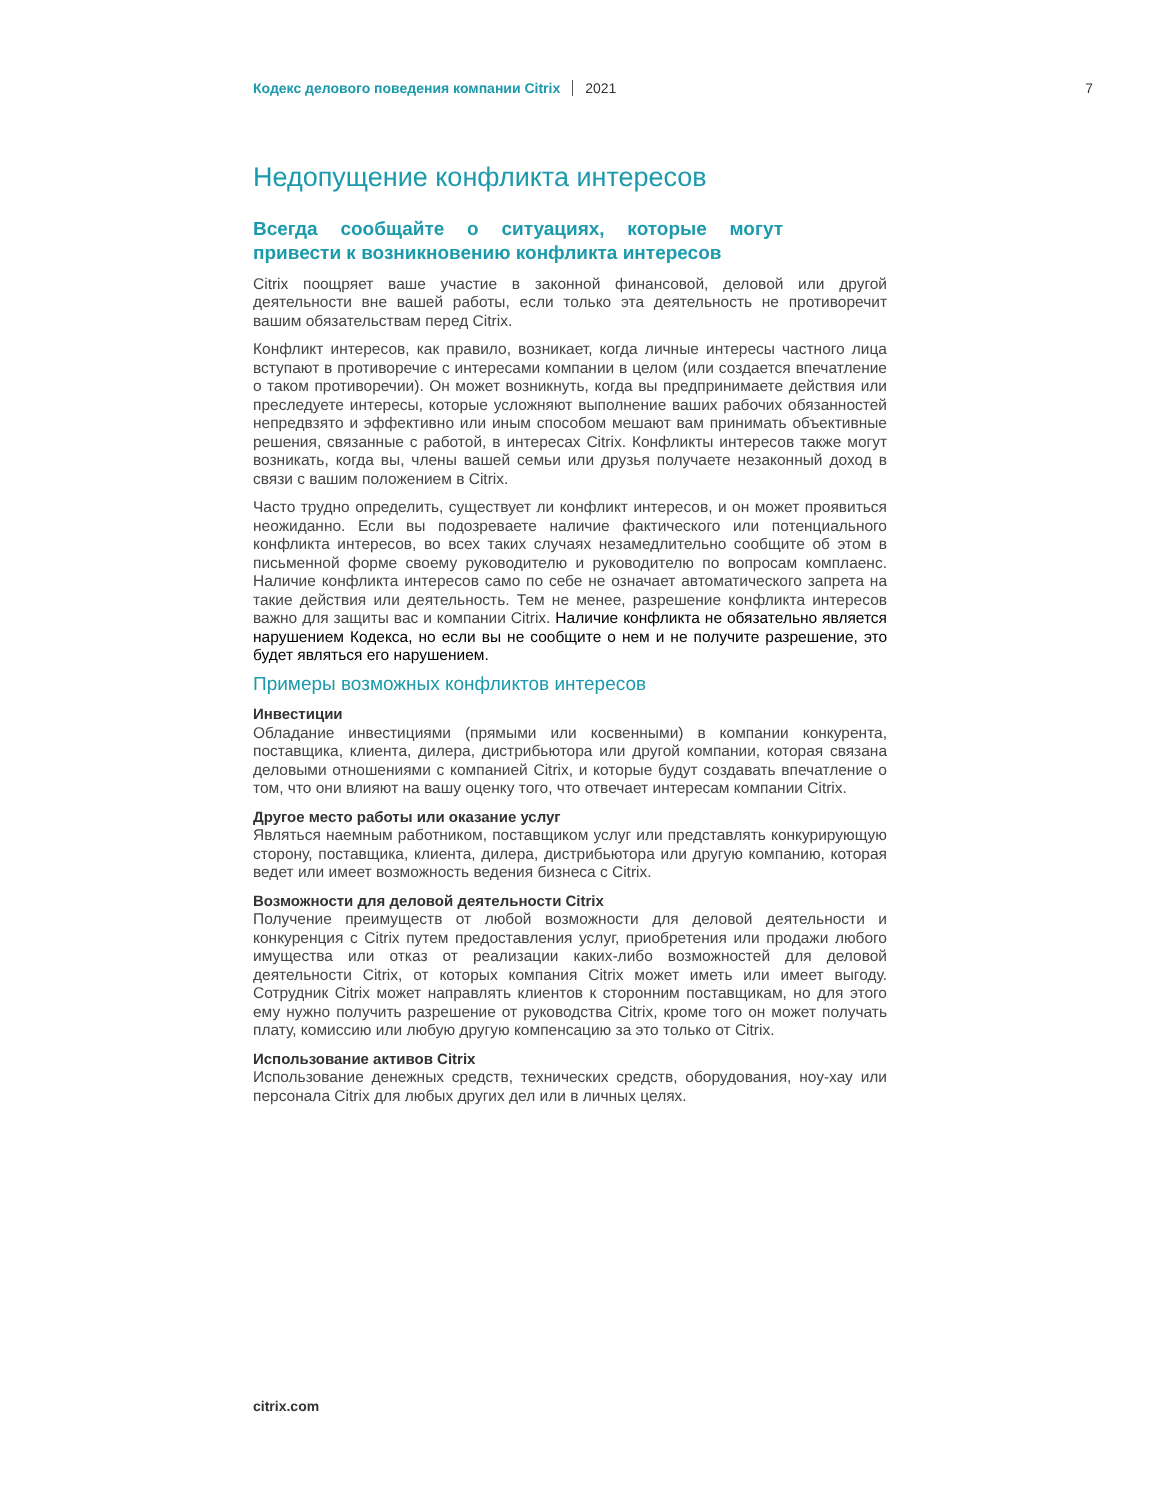Кодекс делового поведения компании Citrix 2021 7
Недопущение конфликта интересов
Всегда сообщайте о ситуациях, которые могут привести к возникновению конфликта интересов
Citrix поощряет ваше участие в законной финансовой, деловой или другой деятельности вне вашей работы, если только эта деятельность не противоречит вашим обязательствам перед Citrix.
Конфликт интересов, как правило, возникает, когда личные интересы частного лица вступают в противоречие с интересами компании в целом (или создается впечатление о таком противоречии). Он может возникнуть, когда вы предпринимаете действия или преследуете интересы, которые усложняют выполнение ваших рабочих обязанностей непредвзято и эффективно или иным способом мешают вам принимать объективные решения, связанные с работой, в интересах Citrix. Конфликты интересов также могут возникать, когда вы, члены вашей семьи или друзья получаете незаконный доход в связи с вашим положением в Citrix.
Часто трудно определить, существует ли конфликт интересов, и он может проявиться неожиданно. Если вы подозреваете наличие фактического или потенциального конфликта интересов, во всех таких случаях незамедлительно сообщите об этом в письменной форме своему руководителю и руководителю по вопросам комплаенс. Наличие конфликта интересов само по себе не означает автоматического запрета на такие действия или деятельность. Тем не менее, разрешение конфликта интересов важно для защиты вас и компании Citrix. Наличие конфликта не обязательно является нарушением Кодекса, но если вы не сообщите о нем и не получите разрешение, это будет являться его нарушением.
Примеры возможных конфликтов интересов
Инвестиции
Обладание инвестициями (прямыми или косвенными) в компании конкурента, поставщика, клиента, дилера, дистрибьютора или другой компании, которая связана деловыми отношениями с компанией Citrix, и которые будут создавать впечатление о том, что они влияют на вашу оценку того, что отвечает интересам компании Citrix.
Другое место работы или оказание услуг
Являться наемным работником, поставщиком услуг или представлять конкурирующую сторону, поставщика, клиента, дилера, дистрибьютора или другую компанию, которая ведет или имеет возможность ведения бизнеса с Citrix.
Возможности для деловой деятельности Citrix
Получение преимуществ от любой возможности для деловой деятельности и конкуренция с Citrix путем предоставления услуг, приобретения или продажи любого имущества или отказ от реализации каких-либо возможностей для деловой деятельности Citrix, от которых компания Citrix может иметь или имеет выгоду. Сотрудник Citrix может направлять клиентов к сторонним поставщикам, но для этого ему нужно получить разрешение от руководства Citrix, кроме того он может получать плату, комиссию или любую другую компенсацию за это только от Citrix.
Использование активов Citrix
Использование денежных средств, технических средств, оборудования, ноу-хау или персонала Citrix для любых других дел или в личных целях.
citrix.com